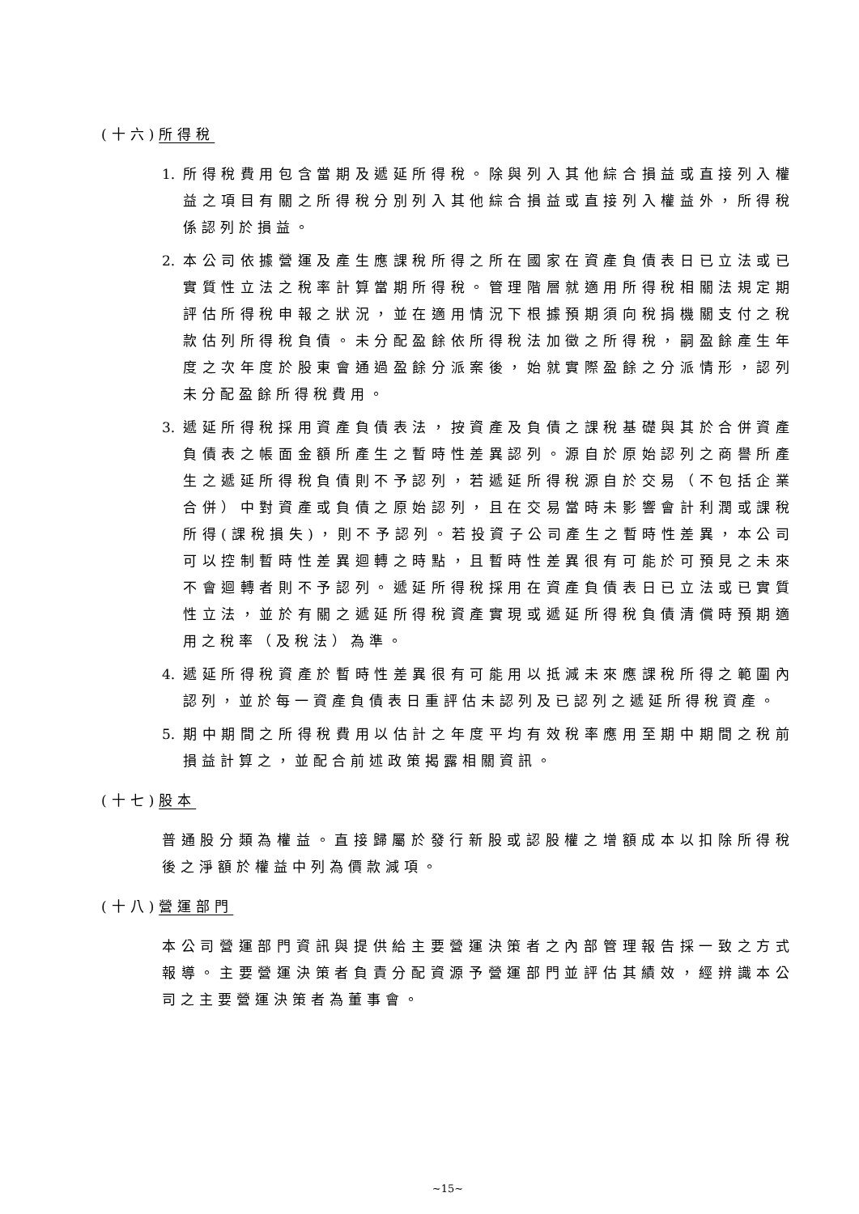(十六)所得稅
1. 所得稅費用包含當期及遞延所得稅。除與列入其他綜合損益或直接列入權益之項目有關之所得稅分別列入其他綜合損益或直接列入權益外，所得稅係認列於損益。
2. 本公司依據營運及產生應課稅所得之所在國家在資產負債表日已立法或已實質性立法之稅率計算當期所得稅。管理階層就適用所得稅相關法規定期評估所得稅申報之狀況，並在適用情況下根據預期須向稅捐機關支付之稅款估列所得稅負債。未分配盈餘依所得稅法加徵之所得稅，嗣盈餘產生年度之次年度於股東會通過盈餘分派案後，始就實際盈餘之分派情形，認列未分配盈餘所得稅費用。
3. 遞延所得稅採用資產負債表法，按資產及負債之課稅基礎與其於合併資產負債表之帳面金額所產生之暫時性差異認列。源自於原始認列之商譽所產生之遞延所得稅負債則不予認列，若遞延所得稅源自於交易（不包括企業合併）中對資產或負債之原始認列，且在交易當時未影響會計利潤或課稅所得(課稅損失)，則不予認列。若投資子公司產生之暫時性差異，本公司可以控制暫時性差異迴轉之時點，且暫時性差異很有可能於可預見之未來不會迴轉者則不予認列。遞延所得稅採用在資產負債表日已立法或已實質性立法，並於有關之遞延所得稅資產實現或遞延所得稅負債清償時預期適用之稅率（及稅法）為準。
4. 遞延所得稅資產於暫時性差異很有可能用以抵減未來應課稅所得之範圍內認列，並於每一資產負債表日重評估未認列及已認列之遞延所得稅資產。
5. 期中期間之所得稅費用以估計之年度平均有效稅率應用至期中期間之稅前損益計算之，並配合前述政策揭露相關資訊。
(十七)股本
普通股分類為權益。直接歸屬於發行新股或認股權之增額成本以扣除所得稅後之淨額於權益中列為價款減項。
(十八)營運部門
本公司營運部門資訊與提供給主要營運決策者之內部管理報告採一致之方式報導。主要營運決策者負責分配資源予營運部門並評估其績效，經辨識本公司之主要營運決策者為董事會。
~15~